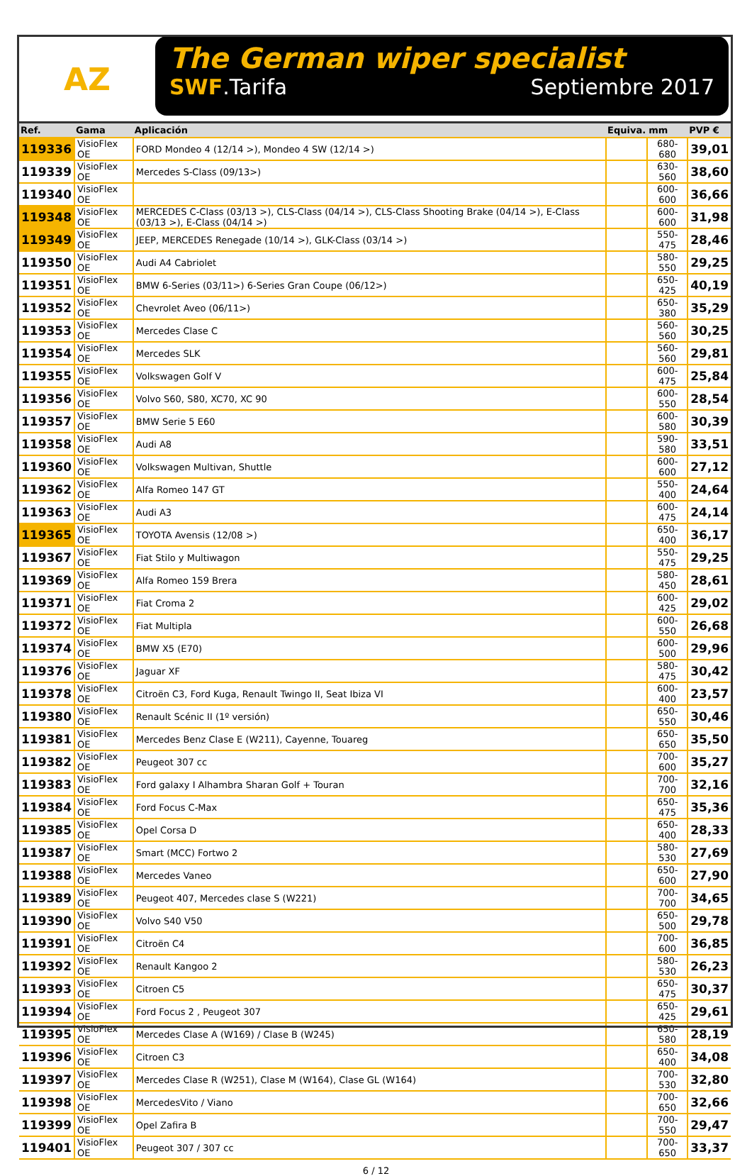AZ
The German wiper specialist
SWF.Tarifa Septiembre 2017
| Ref. | Gama | Aplicación | Equiva. | mm | PVP € |
| --- | --- | --- | --- | --- | --- |
| 119336 | VisioFlex OE | FORD Mondeo 4 (12/14 >), Mondeo 4 SW (12/14 >) | | 680-680 | 39,01 |
| 119339 | VisioFlex OE | Mercedes S-Class (09/13>) | | 630-560 | 38,60 |
| 119340 | VisioFlex OE | | | 600-600 | 36,66 |
| 119348 | VisioFlex OE | MERCEDES C-Class (03/13 >), CLS-Class (04/14 >), CLS-Class Shooting Brake (04/14 >), E-Class (03/13 >), E-Class (04/14 >) | | 600-600 | 31,98 |
| 119349 | VisioFlex OE | JEEP, MERCEDES Renegade (10/14 >), GLK-Class (03/14 >) | | 550-475 | 28,46 |
| 119350 | VisioFlex OE | Audi A4 Cabriolet | | 580-550 | 29,25 |
| 119351 | VisioFlex OE | BMW 6-Series (03/11>) 6-Series Gran Coupe (06/12>) | | 650-425 | 40,19 |
| 119352 | VisioFlex OE | Chevrolet Aveo (06/11>) | | 650-380 | 35,29 |
| 119353 | VisioFlex OE | Mercedes Clase C | | 560-560 | 30,25 |
| 119354 | VisioFlex OE | Mercedes SLK | | 560-560 | 29,81 |
| 119355 | VisioFlex OE | Volkswagen Golf V | | 600-475 | 25,84 |
| 119356 | VisioFlex OE | Volvo S60, S80, XC70, XC 90 | | 600-550 | 28,54 |
| 119357 | VisioFlex OE | BMW Serie 5 E60 | | 600-580 | 30,39 |
| 119358 | VisioFlex OE | Audi A8 | | 590-580 | 33,51 |
| 119360 | VisioFlex OE | Volkswagen Multivan, Shuttle | | 600-600 | 27,12 |
| 119362 | VisioFlex OE | Alfa Romeo 147 GT | | 550-400 | 24,64 |
| 119363 | VisioFlex OE | Audi A3 | | 600-475 | 24,14 |
| 119365 | VisioFlex OE | TOYOTA Avensis (12/08 >) | | 650-400 | 36,17 |
| 119367 | VisioFlex OE | Fiat Stilo y Multiwagon | | 550-475 | 29,25 |
| 119369 | VisioFlex OE | Alfa Romeo 159 Brera | | 580-450 | 28,61 |
| 119371 | VisioFlex OE | Fiat Croma 2 | | 600-425 | 29,02 |
| 119372 | VisioFlex OE | Fiat Multipla | | 600-550 | 26,68 |
| 119374 | VisioFlex OE | BMW X5 (E70) | | 600-500 | 29,96 |
| 119376 | VisioFlex OE | Jaguar XF | | 580-475 | 30,42 |
| 119378 | VisioFlex OE | Citroën C3, Ford Kuga, Renault Twingo II, Seat Ibiza VI | | 600-400 | 23,57 |
| 119380 | VisioFlex OE | Renault Scénic II (1º versión) | | 650-550 | 30,46 |
| 119381 | VisioFlex OE | Mercedes Benz Clase E (W211), Cayenne, Touareg | | 650-650 | 35,50 |
| 119382 | VisioFlex OE | Peugeot 307 cc | | 700-600 | 35,27 |
| 119383 | VisioFlex OE | Ford galaxy I Alhambra Sharan Golf + Touran | | 700-700 | 32,16 |
| 119384 | VisioFlex OE | Ford Focus C-Max | | 650-475 | 35,36 |
| 119385 | VisioFlex OE | Opel Corsa D | | 650-400 | 28,33 |
| 119387 | VisioFlex OE | Smart (MCC) Fortwo 2 | | 580-530 | 27,69 |
| 119388 | VisioFlex OE | Mercedes Vaneo | | 650-600 | 27,90 |
| 119389 | VisioFlex OE | Peugeot 407, Mercedes clase S (W221) | | 700-700 | 34,65 |
| 119390 | VisioFlex OE | Volvo S40 V50 | | 650-500 | 29,78 |
| 119391 | VisioFlex OE | Citroën C4 | | 700-600 | 36,85 |
| 119392 | VisioFlex OE | Renault Kangoo 2 | | 580-530 | 26,23 |
| 119393 | VisioFlex OE | Citroen C5 | | 650-475 | 30,37 |
| 119394 | VisioFlex OE | Ford Focus 2 , Peugeot 307 | | 650-425 | 29,61 |
| 119395 | VisioFlex OE | Mercedes Clase A (W169) / Clase B (W245) | | 650-580 | 28,19 |
| 119396 | VisioFlex OE | Citroen C3 | | 650-400 | 34,08 |
| 119397 | VisioFlex OE | Mercedes Clase R (W251), Clase M (W164), Clase GL (W164) | | 700-530 | 32,80 |
| 119398 | VisioFlex OE | MercedesVito / Viano | | 700-650 | 32,66 |
| 119399 | VisioFlex OE | Opel Zafira B | | 700-550 | 29,47 |
| 119401 | VisioFlex OE | Peugeot 307 / 307 cc | | 700-650 | 33,37 |
6 / 12